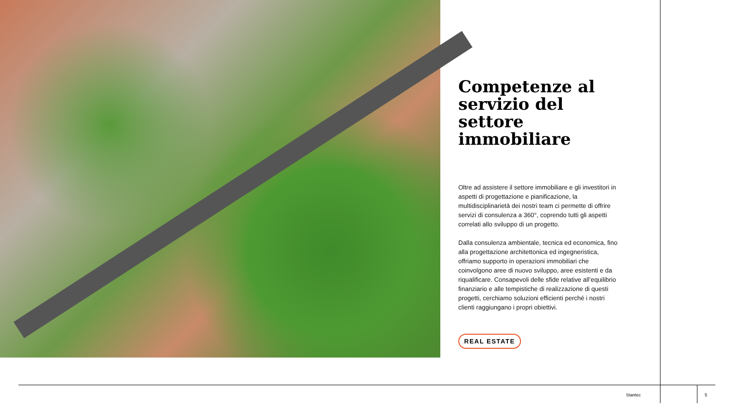Competenze al servizio del settore immobiliare
Oltre ad assistere il settore immobiliare e gli investitori in aspetti di progettazione e pianificazione, la multidisciplinarietà dei nostri team ci permette di offrire servizi di consulenza a 360°, coprendo tutti gli aspetti correlati allo sviluppo di un progetto.
Dalla consulenza ambientale, tecnica ed economica, fino alla progettazione architettonica ed ingegneristica, offriamo supporto in operazioni immobiliari che coinvolgono aree di nuovo sviluppo, aree esistenti e da riqualificare. Consapevoli delle sfide relative all’equilibrio finanziario e alle tempistiche di realizzazione di questi progetti, cerchiamo soluzioni efficienti perché i nostri clienti raggiungano i propri obiettivi.
REAL ESTATE
Stantec 5